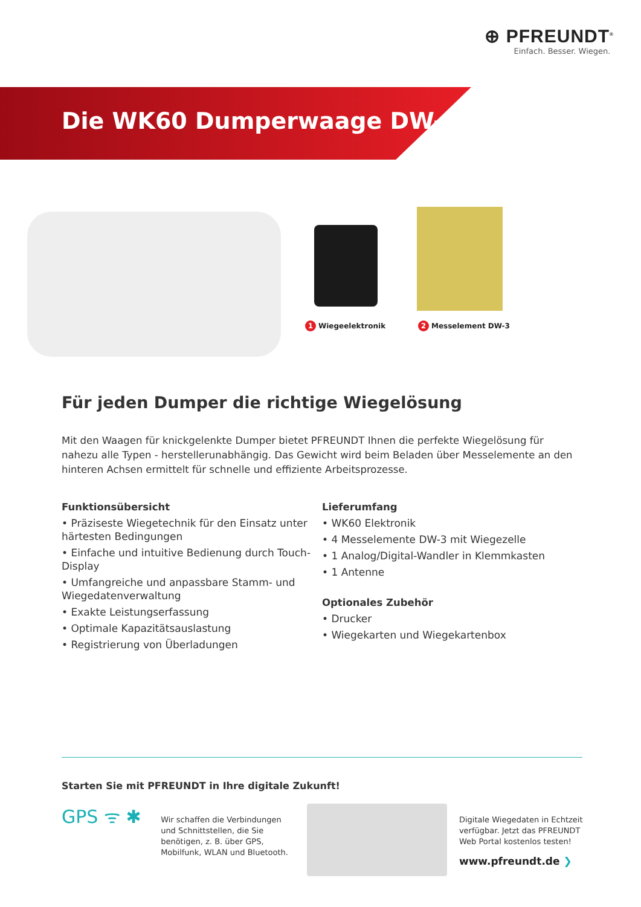⊕ PFREUNDT<sup>®</sup>
Einfach. Besser. Wiegen.
Die WK60 Dumperwaage DW-3
1 Wiegeelektronik 2 Messelement DW-3
Für jeden Dumper die richtige Wiegelösung
Mit den Waagen für knickgelenkte Dumper bietet PFREUNDT Ihnen die perfekte Wiegelösung für nahezu alle Typen - herstellerunabhängig. Das Gewicht wird beim Beladen über Messelemente an den hinteren Achsen ermittelt für schnelle und effiziente Arbeitsprozesse.
Funktionsübersicht
• Präziseste Wiegetechnik für den Einsatz unter härtesten Bedingungen
• Einfache und intuitive Bedienung durch Touch-Display
• Umfangreiche und anpassbare Stamm- und Wiegedatenverwaltung
• Exakte Leistungserfassung
• Optimale Kapazitätsauslastung
• Registrierung von Überladungen
Lieferumfang
• WK60 Elektronik
• 4 Messelemente DW-3 mit Wiegezelle
• 1 Analog/Digital-Wandler in Klemmkasten
• 1 Antenne
Optionales Zubehör
• Drucker
• Wiegekarten und Wiegekartenbox
Starten Sie mit PFREUNDT in Ihre digitale Zukunft!
GPS ᯤ ✱
Wir schaffen die Verbindungen und Schnittstellen, die Sie benötigen, z. B. über GPS, Mobilfunk, WLAN und Bluetooth.
Digitale Wiegedaten in Echtzeit verfügbar. Jetzt das PFREUNDT Web Portal kostenlos testen!
www.pfreundt.de ❯